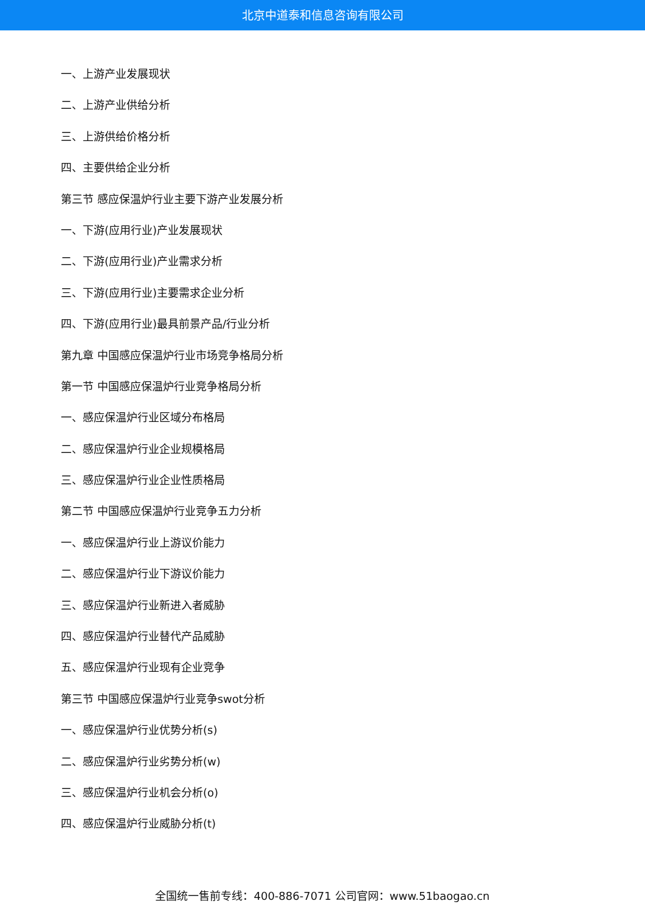北京中道泰和信息咨询有限公司
一、上游产业发展现状
二、上游产业供给分析
三、上游供给价格分析
四、主要供给企业分析
第三节 感应保温炉行业主要下游产业发展分析
一、下游(应用行业)产业发展现状
二、下游(应用行业)产业需求分析
三、下游(应用行业)主要需求企业分析
四、下游(应用行业)最具前景产品/行业分析
第九章 中国感应保温炉行业市场竞争格局分析
第一节 中国感应保温炉行业竞争格局分析
一、感应保温炉行业区域分布格局
二、感应保温炉行业企业规模格局
三、感应保温炉行业企业性质格局
第二节 中国感应保温炉行业竞争五力分析
一、感应保温炉行业上游议价能力
二、感应保温炉行业下游议价能力
三、感应保温炉行业新进入者威胁
四、感应保温炉行业替代产品威胁
五、感应保温炉行业现有企业竞争
第三节 中国感应保温炉行业竞争swot分析
一、感应保温炉行业优势分析(s)
二、感应保温炉行业劣势分析(w)
三、感应保温炉行业机会分析(o)
四、感应保温炉行业威胁分析(t)
全国统一售前专线：400-886-7071 公司官网：www.51baogao.cn